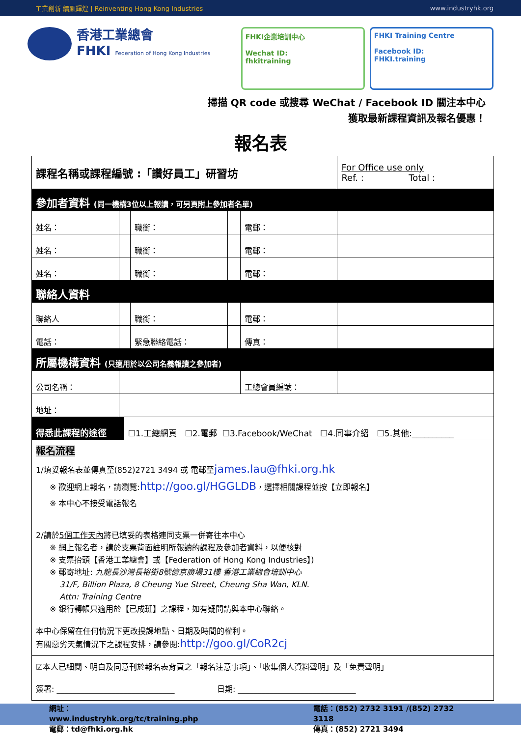工業創新 續顯輝煌 | Reinventing Hong Kong Industries www.industryhk.org
香港工業總會
FHKI Federation of Hong Kong Industries
FHKI企業培訓中心
Wechat ID:
fhkitraining
FHKI Training Centre
Facebook ID:
FHKI.training
掃描 QR code 或搜尋 WeChat / Facebook ID 關注本中心
獲取最新課程資訊及報名優惠！
報名表
| 課程名稱或課程編號 :「讚好員工」研習坊 | | | | | | For Office use only Ref. : Total : | |
| 參加者資料 (同一機構3位以上報讀，可另頁附上參加者名單) | | | | | | | |
| 姓名： | | | 職銜： | | 電郵： | | |
| 姓名： | | | 職銜： | | 電郵： | | |
| 姓名： | | | 職銜： | | 電郵： | | |
| 聯絡人資料 | | | | | | | |
| 聯絡人 | | | 職銜： | | 電郵： | | |
| 電話： | | | 緊急聯絡電話： | | 傳真： | | |
| 所屬機構資料 (只適用於以公司名義報讀之參加者) | | | | | | | |
| 公司名稱： | | | | | 工總會員編號： | | |
| 地址： | | | | | | | |
| 得悉此課程的途徑 | | ☐1.工總網頁 ☐2.電郵 ☐3.Facebook/WeChat ☐4.同事介紹 ☐5.其他:__________ | | | | | |
報名流程
1/填妥報名表並傳真至(852)2721 3494 或 電郵至james.lau@fhki.org.hk
※ 歡迎網上報名，請瀏覽:http://goo.gl/HGGLDB，選擇相關課程並按【立即報名】
※ 本中心不接受電話報名
2/請於5個工作天內將已填妥的表格連同支票一併寄往本中心
※ 網上報名者，請於支票背面註明所報讀的課程及參加者資料，以便核對
※ 支票抬頭【香港工業總會】或【Federation of Hong Kong Industries】)
※ 郵寄地址: 九龍長沙灣長裕街8號億京廣場31樓 香港工業總會培訓中心
31/F, Billion Plaza, 8 Cheung Yue Street, Cheung Sha Wan, KLN.
Attn: Training Centre
※ 銀行轉帳只適用於【已成班】之課程，如有疑問請與本中心聯絡。
本中心保留在任何情況下更改授課地點、日期及時間的權利。
有關惡劣天氣情況下之課程安排，請參閱:http://goo.gl/CoR2cj
☑本人已細閱、明白及同意刊於報名表背頁之「報名注意事項」、「收集個人資料聲明」及「免責聲明」
簽署: ______________________________ 日期: ______________________________
網址：www.industryhk.org/tc/training.php
電郵：td@fhki.org.hk
電話：(852) 2732 3191 /(852) 2732 3118
傳真：(852) 2721 3494